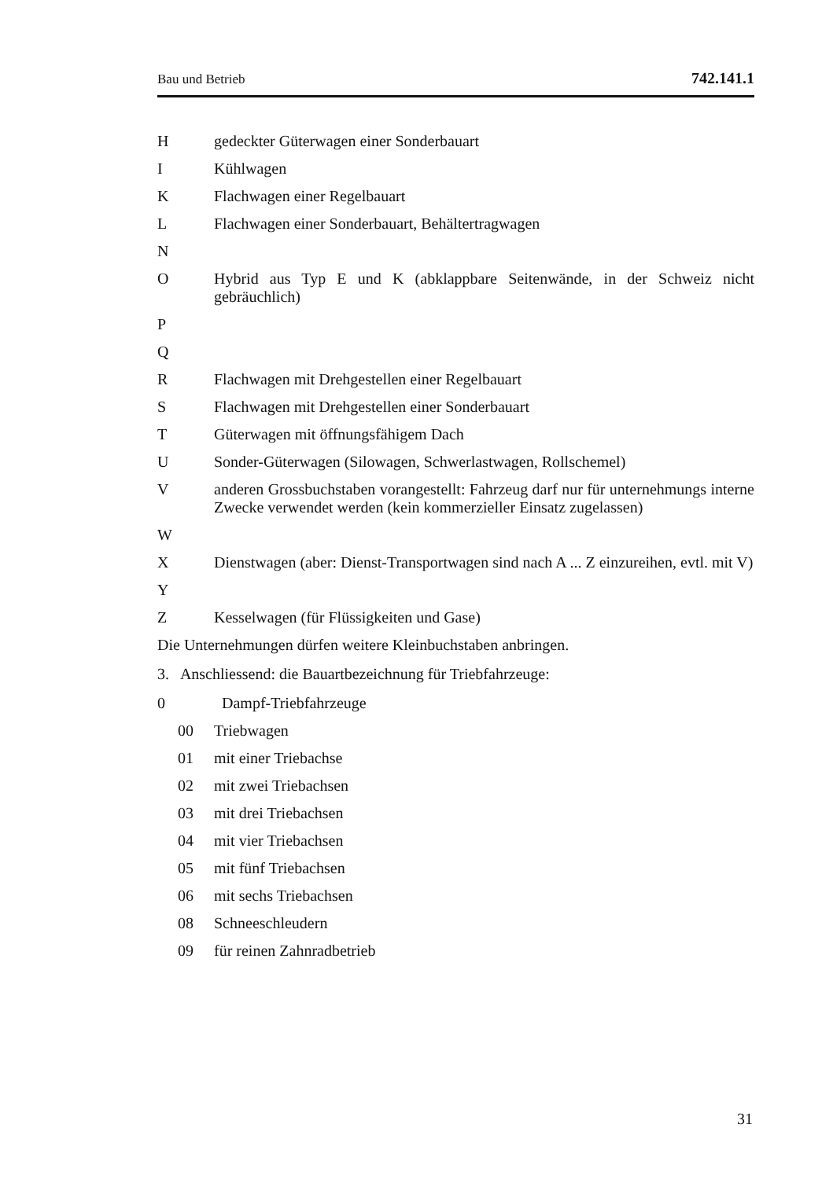Bau und Betrieb 742.141.1
Hgedeckter Güterwagen einer Sonderbauart
I Kühlwagen
K Flachwagen einer Regelbauart
L Flachwagen einer Sonderbauart, Behältertragwagen
N
O Hybrid aus Typ E und K (abklappbare Seitenwände, in der Schweiz nicht gebräuchlich)
P
Q
R Flachwagen mit Drehgestellen einer Regelbauart
S Flachwagen mit Drehgestellen einer Sonderbauart
T Güterwagen mit öffnungsfähigem Dach
U Sonder-Güterwagen (Silowagen, Schwerlastwagen, Rollschemel)
Vanderen Grossbuchstaben vorangestellt: Fahrzeug darf nur für unternehmungs interne Zwecke verwendet werden (kein kommerzieller Einsatz zugelassen)
W
X Dienstwagen (aber: Dienst-Transportwagen sind nach A ... Z einzureihen, evtl. mit V)
Y
Z Kesselwagen (für Flüssigkeiten und Gase)
Die Unternehmungen dürfen weitere Kleinbuchstaben anbringen.
3. Anschliessend: die Bauartbezeichnung für Triebfahrzeuge:
0 Dampf-Triebfahrzeuge
00 Triebwagen
01 mit einer Triebachse
02 mit zwei Triebachsen
03 mit drei Triebachsen
04 mit vier Triebachsen
05 mit fünf Triebachsen
06 mit sechs Triebachsen
08 Schneeschleudern
09 für reinen Zahnradbetrieb
31